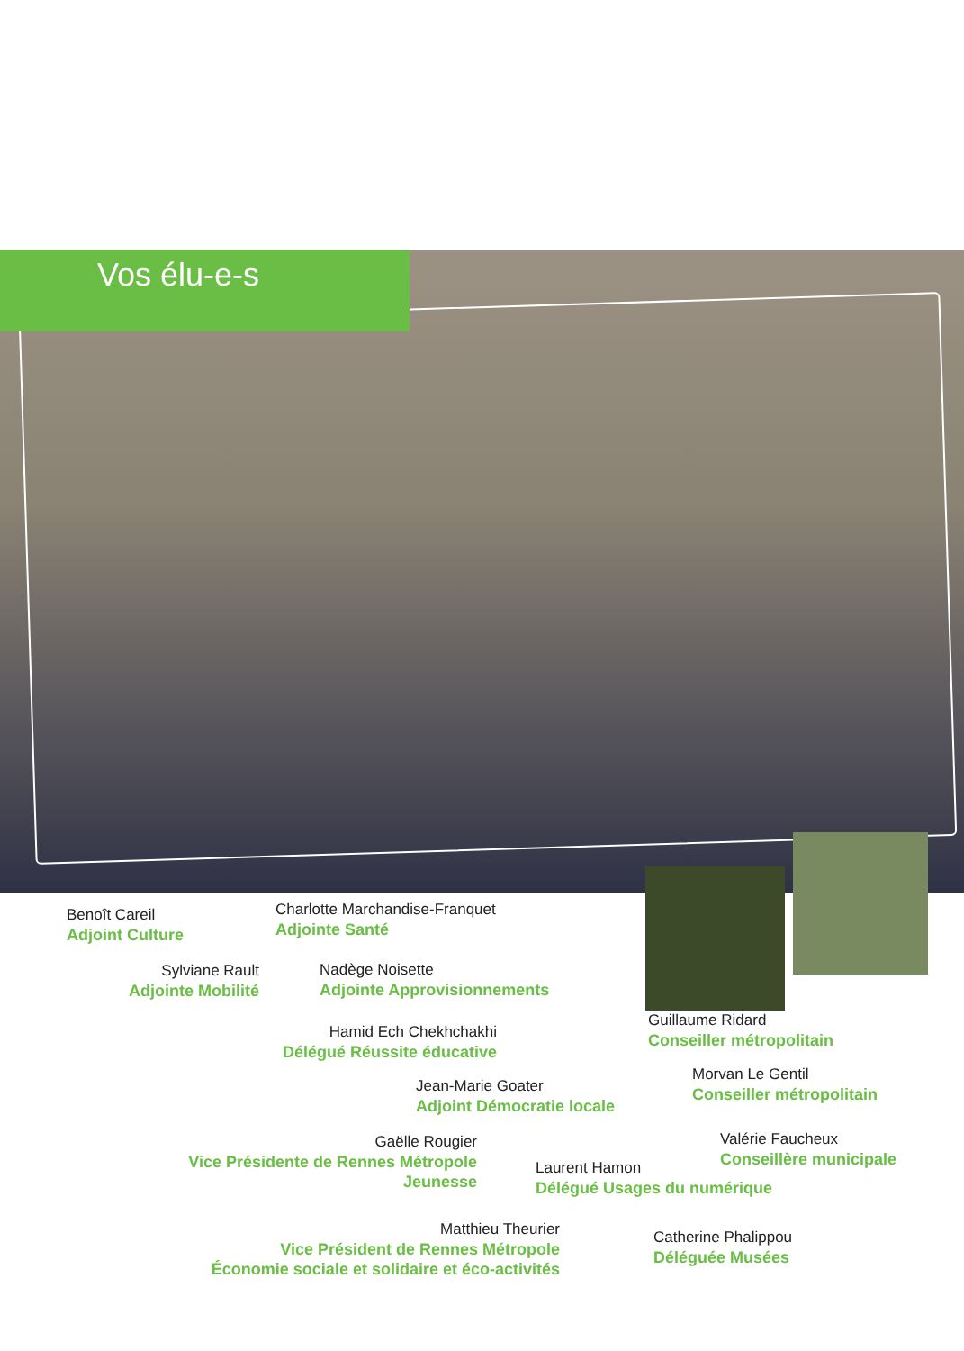Vos élu-e-s
Benoît Careil
Adjoint Culture
Charlotte Marchandise-Franquet
Adjointe Santé
Sylviane Rault
Adjointe Mobilité
Nadège Noisette
Adjointe Approvisionnements
Guillaume Ridard
Conseiller métropolitain
Hamid Ech Chekhchakhi
Délégué Réussite éducative
Morvan Le Gentil
Conseiller métropolitain
Jean-Marie Goater
Adjoint Démocratie locale
Valérie Faucheux
Conseillère municipale
Gaëlle Rougier
Vice Présidente de Rennes Métropole
Jeunesse
Laurent Hamon
Délégué Usages du numérique
Matthieu Theurier
Vice Président de Rennes Métropole
Économie sociale et solidaire et éco-activités
Catherine Phalippou
Déléguée Musées